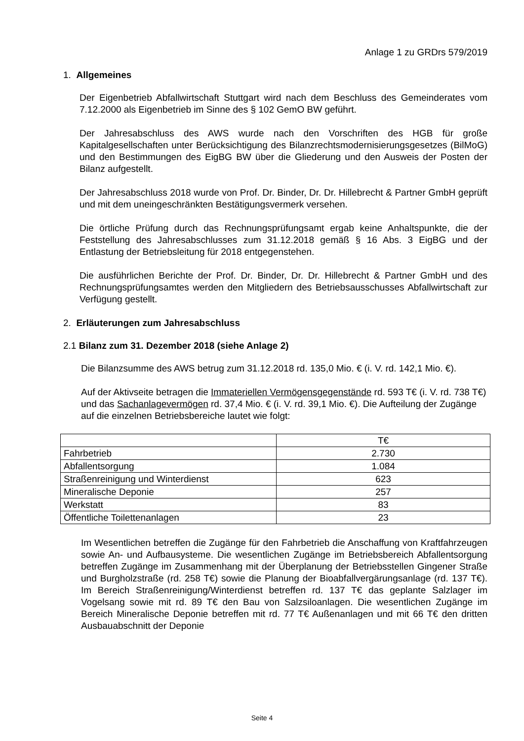Anlage 1 zu GRDrs 579/2019
1. Allgemeines
Der Eigenbetrieb Abfallwirtschaft Stuttgart wird nach dem Beschluss des Gemeinderates vom 7.12.2000 als Eigenbetrieb im Sinne des § 102 GemO BW geführt.
Der Jahresabschluss des AWS wurde nach den Vorschriften des HGB für große Kapitalgesellschaften unter Berücksichtigung des Bilanzrechtsmodernisierungsgesetzes (BilMoG) und den Bestimmungen des EigBG BW über die Gliederung und den Ausweis der Posten der Bilanz aufgestellt.
Der Jahresabschluss 2018 wurde von Prof. Dr. Binder, Dr. Dr. Hillebrecht & Partner GmbH geprüft und mit dem uneingeschränkten Bestätigungsvermerk versehen.
Die örtliche Prüfung durch das Rechnungsprüfungsamt ergab keine Anhaltspunkte, die der Feststellung des Jahresabschlusses zum 31.12.2018 gemäß § 16 Abs. 3 EigBG und der Entlastung der Betriebsleitung für 2018 entgegenstehen.
Die ausführlichen Berichte der Prof. Dr. Binder, Dr. Dr. Hillebrecht & Partner GmbH und des Rechnungsprüfungsamtes werden den Mitgliedern des Betriebsausschusses Abfallwirtschaft zur Verfügung gestellt.
2. Erläuterungen zum Jahresabschluss
2.1 Bilanz zum 31. Dezember 2018 (siehe Anlage 2)
Die Bilanzsumme des AWS betrug zum 31.12.2018 rd. 135,0 Mio. € (i. V. rd. 142,1 Mio. €).
Auf der Aktivseite betragen die Immateriellen Vermögensgegenstände rd. 593 T€ (i. V. rd. 738 T€) und das Sachanlagevermögen rd. 37,4 Mio. € (i. V. rd. 39,1 Mio. €). Die Aufteilung der Zugänge auf die einzelnen Betriebsbereiche lautet wie folgt:
| | T€ |
| Fahrbetrieb | 2.730 |
| Abfallentsorgung | 1.084 |
| Straßenreinigung und Winterdienst | 623 |
| Mineralische Deponie | 257 |
| Werkstatt | 83 |
| Öffentliche Toilettenanlagen | 23 |
Im Wesentlichen betreffen die Zugänge für den Fahrbetrieb die Anschaffung von Kraftfahrzeugen sowie An- und Aufbausysteme. Die wesentlichen Zugänge im Betriebsbereich Abfallentsorgung betreffen Zugänge im Zusammenhang mit der Überplanung der Betriebsstellen Gingener Straße und Burgholzstraße (rd. 258 T€) sowie die Planung der Bioabfallvergärungsanlage (rd. 137 T€). Im Bereich Straßenreinigung/Winterdienst betreffen rd. 137 T€ das geplante Salzlager im Vogelsang sowie mit rd. 89 T€ den Bau von Salzsiloanlagen. Die wesentlichen Zugänge im Bereich Mineralische Deponie betreffen mit rd. 77 T€ Außenanlagen und mit 66 T€ den dritten Ausbauabschnitt der Deponie
Seite 4